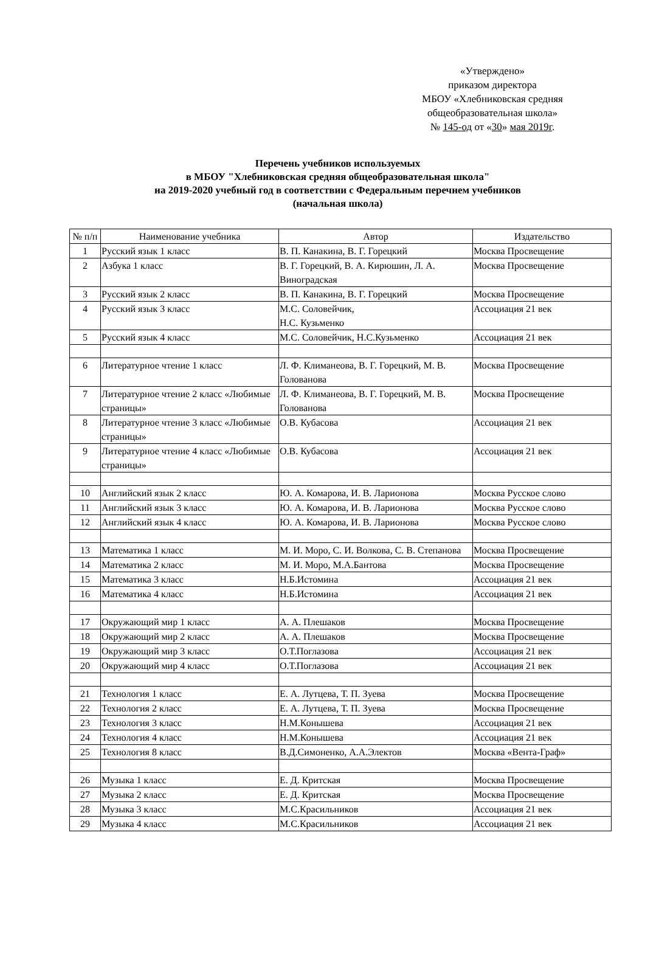«Утверждено»
приказом директора
МБОУ «Хлебниковская средняя общеобразовательная школа»
№ 145-од от «30» мая 2019г.
Перечень учебников используемых
в МБОУ "Хлебниковская средняя общеобразовательная школа"
на 2019-2020 учебный год в соответствии с Федеральным перечнем учебников
(начальная школа)
| № п/п | Наименование учебника | Автор | Издательство |
| --- | --- | --- | --- |
| 1 | Русский язык 1 класс | В. П. Канакина, В. Г. Горецкий | Москва Просвещение |
| 2 | Азбука 1 класс | В. Г. Горецкий, В. А. Кирюшин, Л. А. Виноградская | Москва Просвещение |
| 3 | Русский язык 2 класс | В. П. Канакина, В. Г. Горецкий | Москва Просвещение |
| 4 | Русский язык 3 класс | М.С. Соловейчик, Н.С. Кузьменко | Ассоциация 21 век |
| 5 | Русский язык 4 класс | М.С. Соловейчик, Н.С.Кузьменко | Ассоциация 21 век |
| 6 | Литературное чтение 1 класс | Л. Ф. Климанеова, В. Г. Горецкий, М. В. Голованова | Москва Просвещение |
| 7 | Литературное чтение 2 класс «Любимые страницы» | Л. Ф. Климанеова, В. Г. Горецкий, М. В. Голованова | Москва Просвещение |
| 8 | Литературное чтение 3 класс «Любимые страницы» | О.В. Кубасова | Ассоциация 21 век |
| 9 | Литературное чтение 4 класс «Любимые страницы» | О.В. Кубасова | Ассоциация 21 век |
| 10 | Английский язык 2 класс | Ю. А. Комарова, И. В. Ларионова | Москва Русское слово |
| 11 | Английский язык 3 класс | Ю. А. Комарова, И. В. Ларионова | Москва Русское слово |
| 12 | Английский язык 4 класс | Ю. А. Комарова, И. В. Ларионова | Москва Русское слово |
| 13 | Математика 1 класс | М. И. Моро, С. И. Волкова, С. В. Степанова | Москва Просвещение |
| 14 | Математика 2 класс | М. И. Моро, М.А.Бантова | Москва Просвещение |
| 15 | Математика 3 класс | Н.Б.Истомина | Ассоциация 21 век |
| 16 | Математика 4 класс | Н.Б.Истомина | Ассоциация 21 век |
| 17 | Окружающий мир 1 класс | А. А. Плешаков | Москва Просвещение |
| 18 | Окружающий мир 2 класс | А. А. Плешаков | Москва Просвещение |
| 19 | Окружающий мир 3 класс | О.Т.Поглазова | Ассоциация 21 век |
| 20 | Окружающий мир 4 класс | О.Т.Поглазова | Ассоциация 21 век |
| 21 | Технология 1 класс | Е. А. Лутцева, Т. П. Зуева | Москва Просвещение |
| 22 | Технология 2 класс | Е. А. Лутцева, Т. П. Зуева | Москва Просвещение |
| 23 | Технология 3 класс | Н.М.Конышева | Ассоциация 21 век |
| 24 | Технология 4 класс | Н.М.Конышева | Ассоциация 21 век |
| 25 | Технология 8 класс | В.Д.Симоненко, А.А.Электов | Москва «Вента-Граф» |
| 26 | Музыка 1 класс | Е. Д. Критская | Москва Просвещение |
| 27 | Музыка 2 класс | Е. Д. Критская | Москва Просвещение |
| 28 | Музыка 3 класс | М.С.Красильников | Ассоциация 21 век |
| 29 | Музыка 4 класс | М.С.Красильников | Ассоциация 21 век |